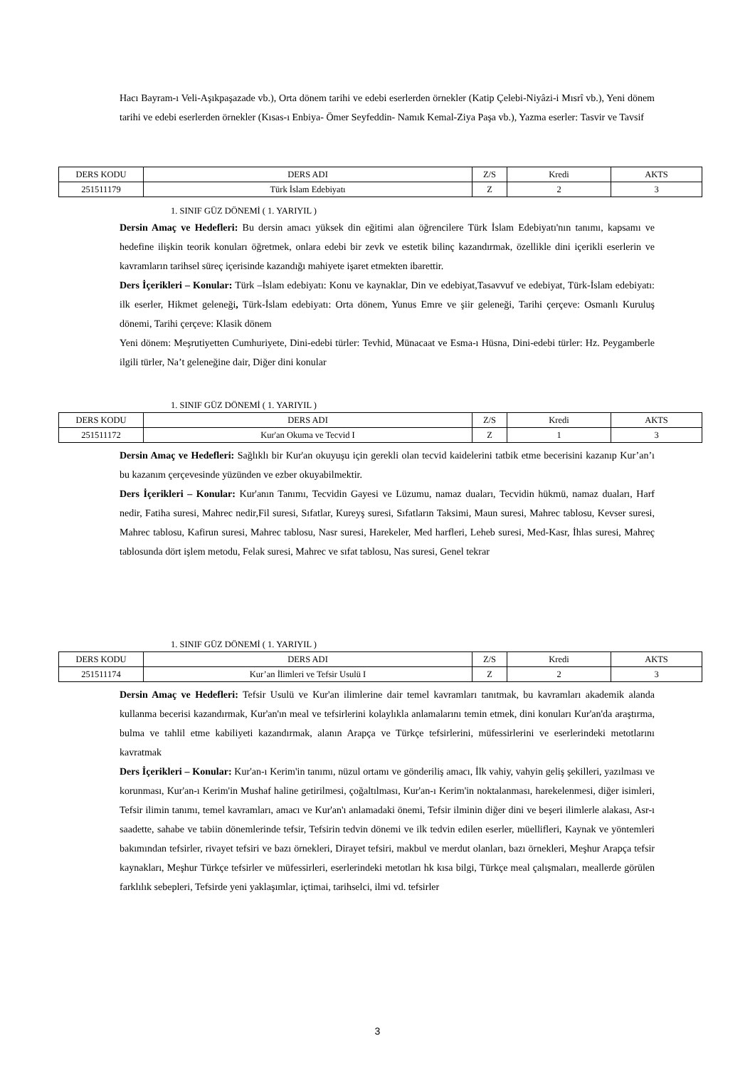Hacı Bayram-ı Veli-Aşıkpaşazade vb.), Orta dönem tarihi ve edebi eserlerden örnekler (Katip Çelebi-Niyâzi-i Mısrî vb.), Yeni dönem tarihi ve edebi eserlerden örnekler (Kısas-ı Enbiya- Ömer Seyfeddin- Namık Kemal-Ziya Paşa vb.), Yazma eserler: Tasvir ve Tavsif
| DERS KODU | DERS ADI | Z/S | Kredi | AKTS |
| 251511179 | Türk İslam Edebiyatı | Z | 2 | 3 |
1. SINIF GÜZ DÖNEMİ ( 1. YARIYIL )
Dersin Amaç ve Hedefleri: Bu dersin amacı yüksek din eğitimi alan öğrencilere Türk İslam Edebiyatı'nın tanımı, kapsamı ve hedefine ilişkin teorik konuları öğretmek, onlara edebi bir zevk ve estetik bilinç kazandırmak, özellikle dini içerikli eserlerin ve kavramların tarihsel süreç içerisinde kazandığı mahiyete işaret etmekten ibarettir.
Ders İçerikleri – Konular: Türk –İslam edebiyatı: Konu ve kaynaklar, Din ve edebiyat,Tasavvuf ve edebiyat, Türk-İslam edebiyatı: ilk eserler, Hikmet geleneği, Türk-İslam edebiyatı: Orta dönem, Yunus Emre ve şiir geleneği, Tarihi çerçeve: Osmanlı Kuruluş dönemi, Tarihi çerçeve: Klasik dönem
Yeni dönem: Meşrutiyetten Cumhuriyete, Dini-edebi türler: Tevhid, Münacaat ve Esma-ı Hüsna, Dini-edebi türler: Hz. Peygamberle ilgili türler, Na’t geleneğine dair, Diğer dini konular
1. SINIF GÜZ DÖNEMİ ( 1. YARIYIL )
| DERS KODU | DERS ADI | Z/S | Kredi | AKTS |
| 251511172 | Kur'an Okuma ve Tecvid I | Z | 1 | 3 |
Dersin Amaç ve Hedefleri: Sağlıklı bir Kur'an okuyuşu için gerekli olan tecvid kaidelerini tatbik etme becerisini kazanıp Kur’an’ı bu kazanım çerçevesinde yüzünden ve ezber okuyabilmektir.
Ders İçerikleri – Konular: Kur'anın Tanımı, Tecvidin Gayesi ve Lüzumu, namaz duaları, Tecvidin hükmü, namaz duaları, Harf nedir, Fatiha suresi, Mahrec nedir,Fil suresi, Sıfatlar, Kureyş suresi, Sıfatların Taksimi, Maun suresi, Mahrec tablosu, Kevser suresi, Mahrec tablosu, Kafirun suresi, Mahrec tablosu, Nasr suresi, Harekeler, Med harfleri, Leheb suresi, Med-Kasr, İhlas suresi, Mahreç tablosunda dört işlem metodu, Felak suresi, Mahrec ve sıfat tablosu, Nas suresi, Genel tekrar
1. SINIF GÜZ DÖNEMİ ( 1. YARIYIL )
| DERS KODU | DERS ADI | Z/S | Kredi | AKTS |
| 251511174 | Kur’an İlimleri ve Tefsir Usulü I | Z | 2 | 3 |
Dersin Amaç ve Hedefleri: Tefsir Usulü ve Kur'an ilimlerine dair temel kavramları tanıtmak, bu kavramları akademik alanda kullanma becerisi kazandırmak, Kur'an'ın meal ve tefsirlerini kolaylıkla anlamalarını temin etmek, dini konuları Kur'an'da araştırma, bulma ve tahlil etme kabiliyeti kazandırmak, alanın Arapça ve Türkçe tefsirlerini, müfessirlerini ve eserlerindeki metotlarını kavratmak
Ders İçerikleri – Konular: Kur'an-ı Kerim'in tanımı, nüzul ortamı ve gönderiliş amacı, İlk vahiy, vahyin geliş şekilleri, yazılması ve korunması, Kur'an-ı Kerim'in Mushaf haline getirilmesi, çoğaltılması, Kur'an-ı Kerim'in noktalanması, harekelenmesi, diğer isimleri, Tefsir ilimin tanımı, temel kavramları, amacı ve Kur'an'ı anlamadaki önemi, Tefsir ilminin diğer dini ve beşeri ilimlerle alakası, Asr-ı saadette, sahabe ve tabiin dönemlerinde tefsir, Tefsirin tedvin dönemi ve ilk tedvin edilen eserler, müellifleri, Kaynak ve yöntemleri bakımından tefsirler, rivayet tefsiri ve bazı örnekleri, Dirayet tefsiri, makbul ve merdut olanları, bazı örnekleri, Meşhur Arapça tefsir kaynakları, Meşhur Türkçe tefsirler ve müfessirleri, eserlerindeki metotları hk kısa bilgi, Türkçe meal çalışmaları, meallerde görülen farklılık sebepleri, Tefsirde yeni yaklaşımlar, içtimai, tarihselci, ilmi vd. tefsirler
3